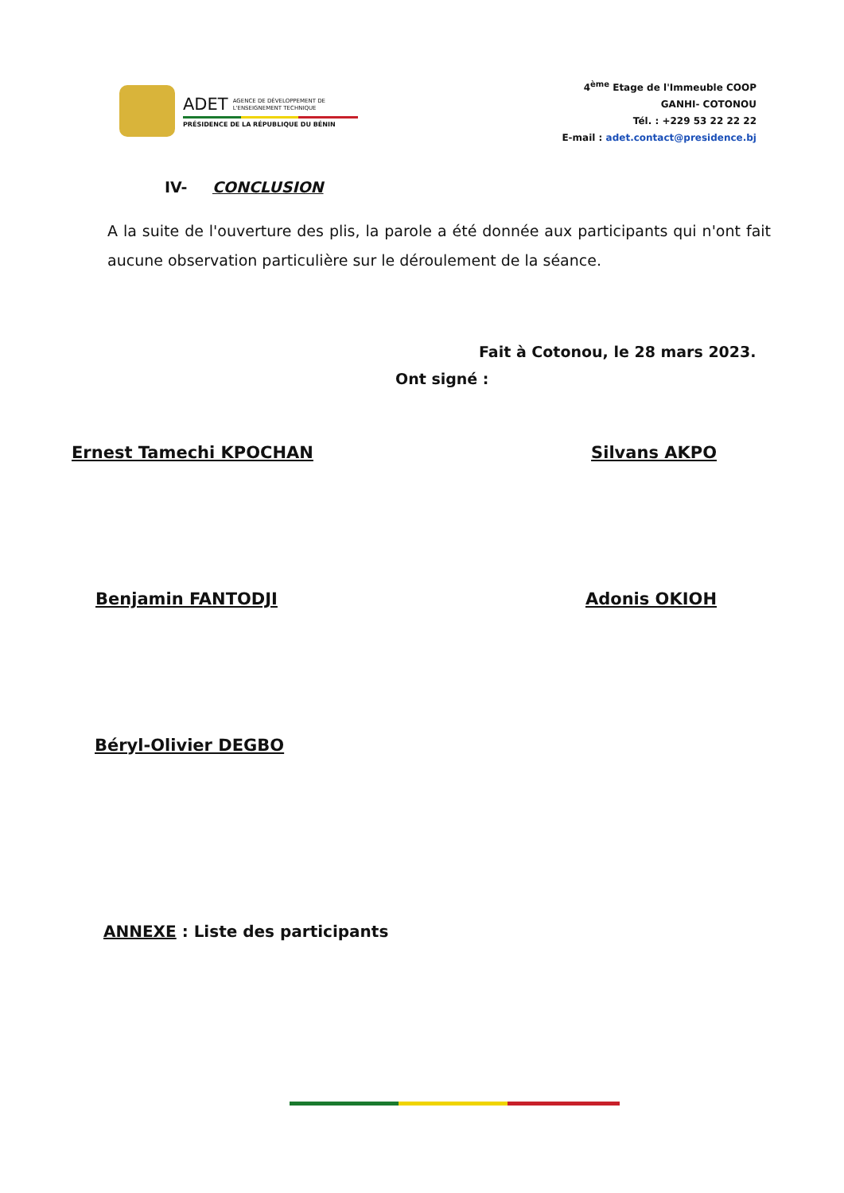ADET AGENCE DE DÉVELOPPEMENT DE
L'ENSEIGNEMENT TECHNIQUE
PRÉSIDENCE DE LA RÉPUBLIQUE DU BÉNIN
4<sup>ème</sup> Etage de l'Immeuble COOP
GANHI- COTONOU
Tél. : +229 53 22 22 22
E-mail : adet.contact@presidence.bj
IV- CONCLUSION
A la suite de l'ouverture des plis, la parole a été donnée aux participants qui n'ont fait aucune observation particulière sur le déroulement de la séance.
Fait à Cotonou, le 28 mars 2023.
Ont signé :
Ernest Tamechi KPOCHAN Silvans AKPO
Benjamin FANTODJI Adonis OKIOH
Béryl-Olivier DEGBO
ANNEXE : Liste des participants